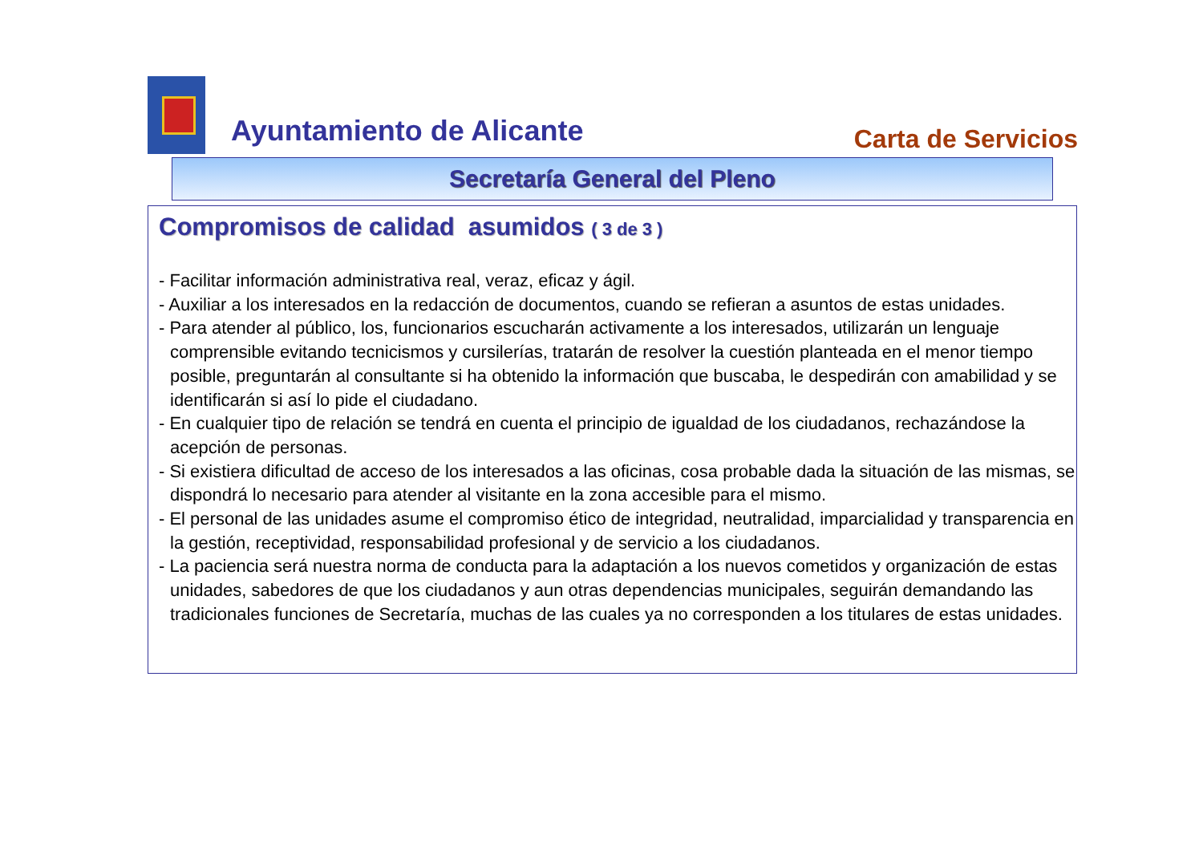Ayuntamiento de Alicante
Carta de Servicios
Secretaría General del Pleno
Compromisos de calidad asumidos ( 3 de 3 )
- Facilitar información administrativa real, veraz, eficaz y ágil.
- Auxiliar a los interesados en la redacción de documentos, cuando se refieran a asuntos de estas unidades.
- Para atender al público, los, funcionarios escucharán activamente a los interesados, utilizarán un lenguaje comprensible evitando tecnicismos y cursilerías, tratarán de resolver la cuestión planteada en el menor tiempo posible, preguntarán al consultante si ha obtenido la información que buscaba, le despedirán con amabilidad y se identificarán si así lo pide el ciudadano.
- En cualquier tipo de relación se tendrá en cuenta el principio de igualdad de los ciudadanos, rechazándose la acepción de personas.
- Si existiera dificultad de acceso de los interesados a las oficinas, cosa probable dada la situación de las mismas, se dispondrá lo necesario para atender al visitante en la zona accesible para el mismo.
- El personal de las unidades asume el compromiso ético de integridad, neutralidad, imparcialidad y transparencia en la gestión, receptividad, responsabilidad profesional y de servicio a los ciudadanos.
- La paciencia será nuestra norma de conducta para la adaptación a los nuevos cometidos y organización de estas unidades, sabedores de que los ciudadanos y aun otras dependencias municipales, seguirán demandando las tradicionales funciones de Secretaría, muchas de las cuales ya no corresponden a los titulares de estas unidades.